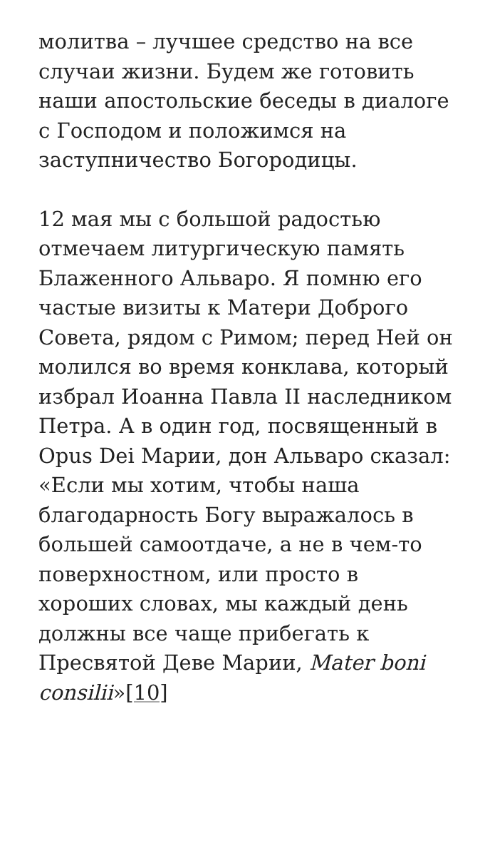молитва – лучшее средство на все случаи жизни. Будем же готовить наши апостольские беседы в диалоге с Господом и положимся на заступничество Богородицы.
12 мая мы с большой радостью отмечаем литургическую память Блаженного Альваро. Я помню его частые визиты к Матери Доброго Совета, рядом с Римом; перед Ней он молился во время конклава, который избрал Иоанна Павла II наследником Петра. А в один год, посвященный в Opus Dei Марии, дон Альваро сказал: «Если мы хотим, чтобы наша благодарность Богу выражалось в большей самоотдаче, а не в чем-то поверхностном, или просто в хороших словах, мы каждый день должны все чаще прибегать к Пресвятой Деве Марии, Mater boni consilii»[10]